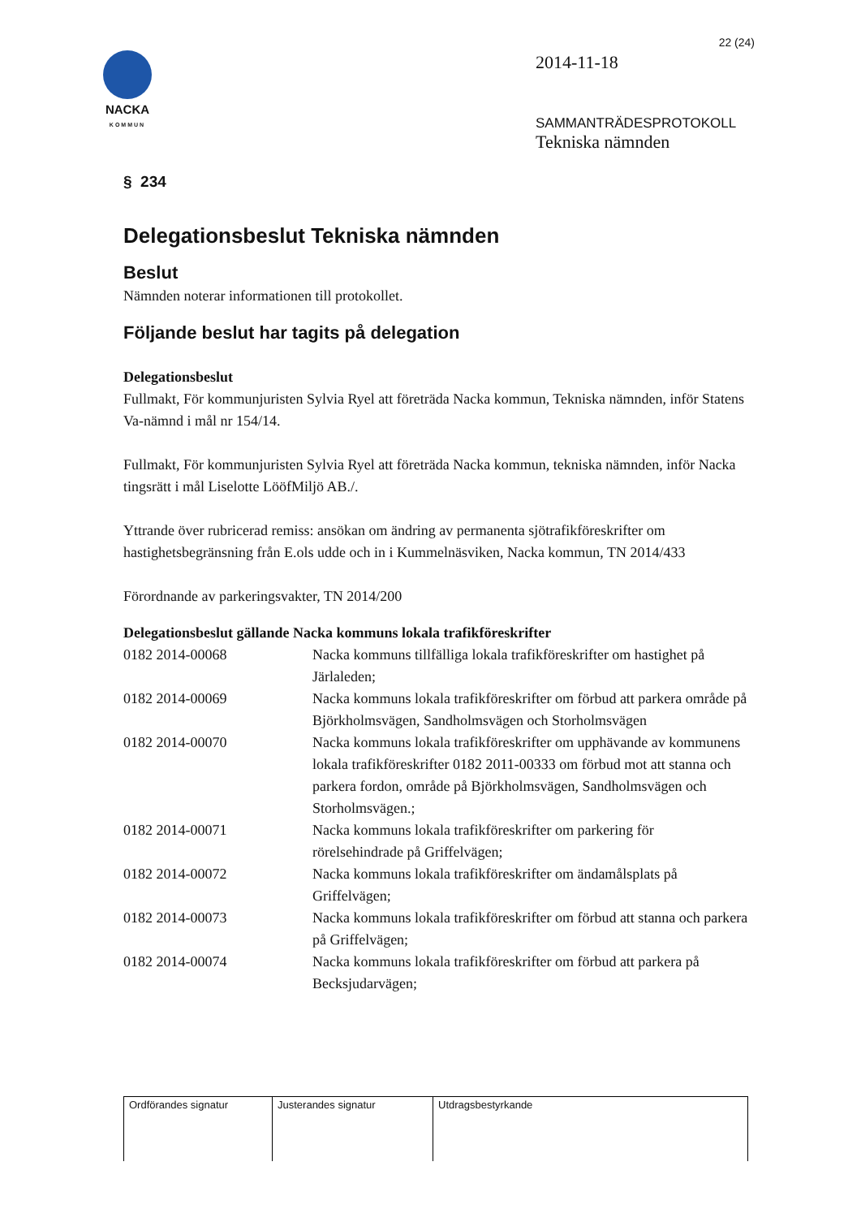NACKA
KOMMUN
22 (24)
2014-11-18
SAMMANTRÄDESPROTOKOLL
Tekniska nämnden
§ 234
Delegationsbeslut Tekniska nämnden
Beslut
Nämnden noterar informationen till protokollet.
Följande beslut har tagits på delegation
Delegationsbeslut
Fullmakt, För kommunjuristen Sylvia Ryel att företräda Nacka kommun, Tekniska nämnden, inför Statens Va-nämnd i mål nr 154/14.
Fullmakt, För kommunjuristen Sylvia Ryel att företräda Nacka kommun, tekniska nämnden, inför Nacka tingsrätt i mål Liselotte LööfMiljö AB./.
Yttrande över rubricerad remiss: ansökan om ändring av permanenta sjötrafikföreskrifter om hastighetsbegränsning från E.ols udde och in i Kummelnäsviken, Nacka kommun, TN 2014/433
Förordnande av parkeringsvakter, TN 2014/200
Delegationsbeslut gällande Nacka kommuns lokala trafikföreskrifter
| 0182 2014-00068 | Nacka kommuns tillfälliga lokala trafikföreskrifter om hastighet på Järlaleden; |
| 0182 2014-00069 | Nacka kommuns lokala trafikföreskrifter om förbud att parkera område på Björkholmsvägen, Sandholmsvägen och Storholmsvägen |
| 0182 2014-00070 | Nacka kommuns lokala trafikföreskrifter om upphävande av kommunens lokala trafikföreskrifter 0182 2011-00333 om förbud mot att stanna och parkera fordon, område på Björkholmsvägen, Sandholmsvägen och Storholmsvägen.; |
| 0182 2014-00071 | Nacka kommuns lokala trafikföreskrifter om parkering för rörelsehindrade på Griffelvägen; |
| 0182 2014-00072 | Nacka kommuns lokala trafikföreskrifter om ändamålsplats på Griffelvägen; |
| 0182 2014-00073 | Nacka kommuns lokala trafikföreskrifter om förbud att stanna och parkera på Griffelvägen; |
| 0182 2014-00074 | Nacka kommuns lokala trafikföreskrifter om förbud att parkera på Becksjudarvägen; |
| Ordförandes signatur | Justerandes signatur | Utdragsbestyrkande |